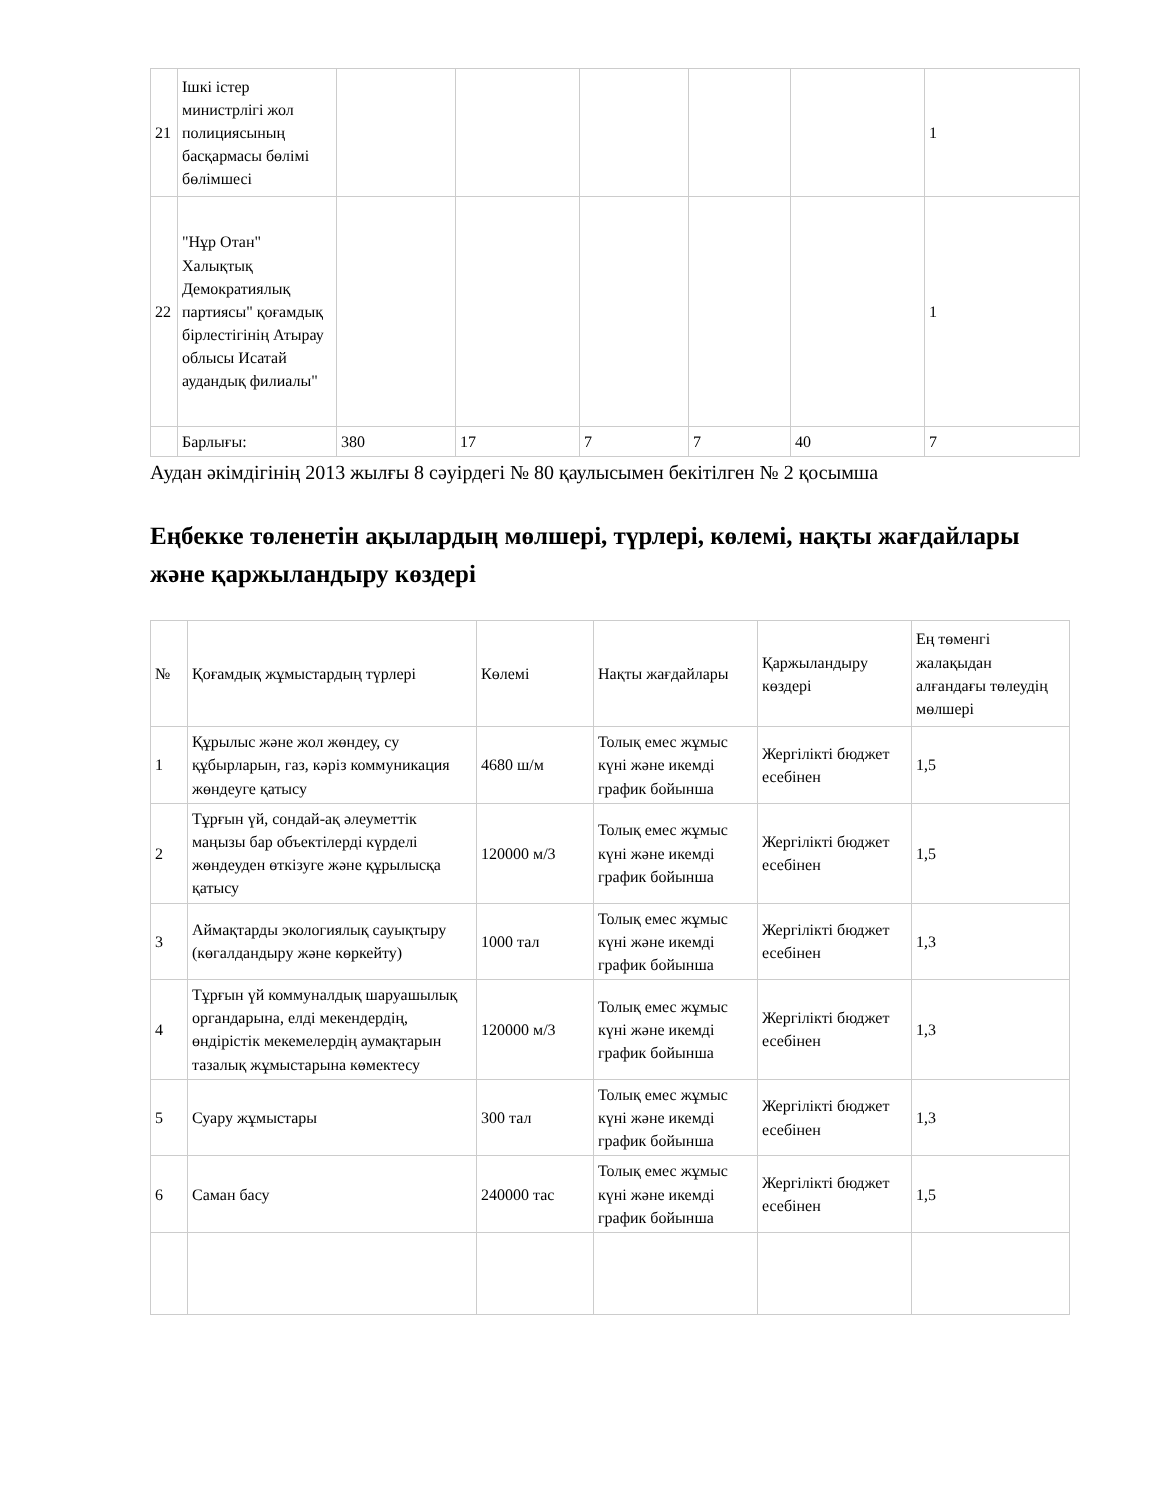| 21 | Ішкі істер министрлігі жол полициясының басқармасы бөлімі бөлімшесі | | | | | | 1 |
| 22 | "Нұр Отан" Халықтық Демократиялық партиясы" қоғамдық бірлестігінің Атырау облысы Исатай аудандық филиалы" | | | | | | 1 |
| | Барлығы: | 380 | 17 | 7 | 7 | 40 | 7 |
Аудан әкімдігінің 2013 жылғы 8 сәуірдегі № 80 қаулысымен бекітілген № 2 қосымша
Еңбекке төленетін ақылардың мөлшері, түрлері, көлемі, нақты жағдайлары және қаржыландыру көздері
| № | Қоғамдық жұмыстардың түрлері | Көлемі | Нақты жағдайлары | Қаржыландыру көздері | Ең төменгі жалақыдан алғандағы төлеудің мөлшері |
| --- | --- | --- | --- | --- | --- |
| 1 | Құрылыс және жол жөндеу, су құбырларын, газ, кәріз коммуникация жөндеуге қатысу | 4680 ш/м | Толық емес жұмыс күні және икемді график бойынша | Жергілікті бюджет есебінен | 1,5 |
| 2 | Тұрғын үй, сондай-ақ әлеуметтік маңызы бар объектілерді күрделі жөндеуден өткізуге және құрылысқа қатысу | 120000 м/3 | Толық емес жұмыс күні және икемді график бойынша | Жергілікті бюджет есебінен | 1,5 |
| 3 | Аймақтарды экологиялық сауықтыру (көгалдандыру және көркейту) | 1000 тал | Толық емес жұмыс күні және икемді график бойынша | Жергілікті бюджет есебінен | 1,3 |
| 4 | Тұрғын үй коммуналдық шаруашылық органдарына, елді мекендердің, өндірістік мекемелердің аумақтарын тазалық жұмыстарына көмектесу | 120000 м/3 | Толық емес жұмыс күні және икемді график бойынша | Жергілікті бюджет есебінен | 1,3 |
| 5 | Суару жұмыстары | 300 тал | Толық емес жұмыс күні және икемді график бойынша | Жергілікті бюджет есебінен | 1,3 |
| 6 | Саман басу | 240000 тас | Толық емес жұмыс күні және икемді график бойынша | Жергілікті бюджет есебінен | 1,5 |